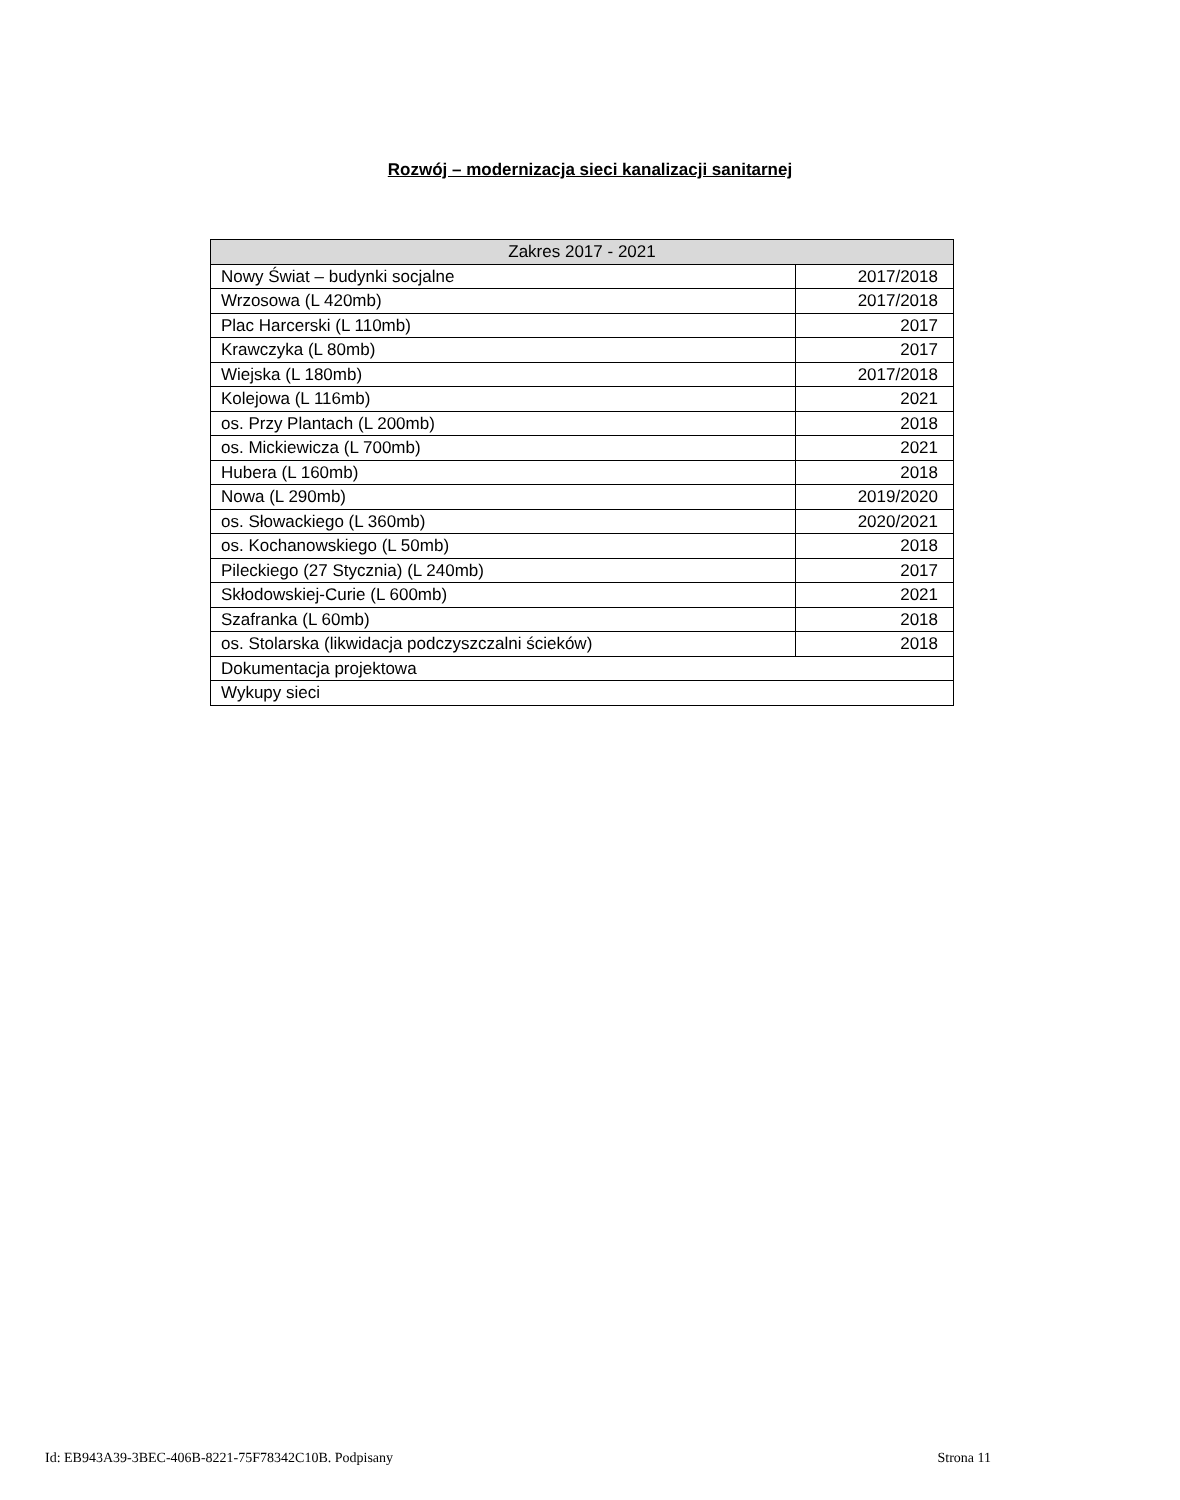Rozwój – modernizacja sieci kanalizacji sanitarnej
| Zakres 2017 - 2021 | |
| --- | --- |
| Nowy Świat – budynki socjalne | 2017/2018 |
| Wrzosowa (L 420mb) | 2017/2018 |
| Plac Harcerski (L 110mb) | 2017 |
| Krawczyka (L 80mb) | 2017 |
| Wiejska (L 180mb) | 2017/2018 |
| Kolejowa (L 116mb) | 2021 |
| os. Przy Plantach (L 200mb) | 2018 |
| os. Mickiewicza (L 700mb) | 2021 |
| Hubera (L 160mb) | 2018 |
| Nowa (L 290mb) | 2019/2020 |
| os. Słowackiego (L 360mb) | 2020/2021 |
| os. Kochanowskiego (L 50mb) | 2018 |
| Pileckiego (27 Stycznia) (L 240mb) | 2017 |
| Skłodowskiej-Curie (L 600mb) | 2021 |
| Szafranka (L 60mb) | 2018 |
| os. Stolarska (likwidacja podczyszczalni ścieków) | 2018 |
| Dokumentacja projektowa | |
| Wykupy sieci | |
Id: EB943A39-3BEC-406B-8221-75F78342C10B. Podpisany Strona 11